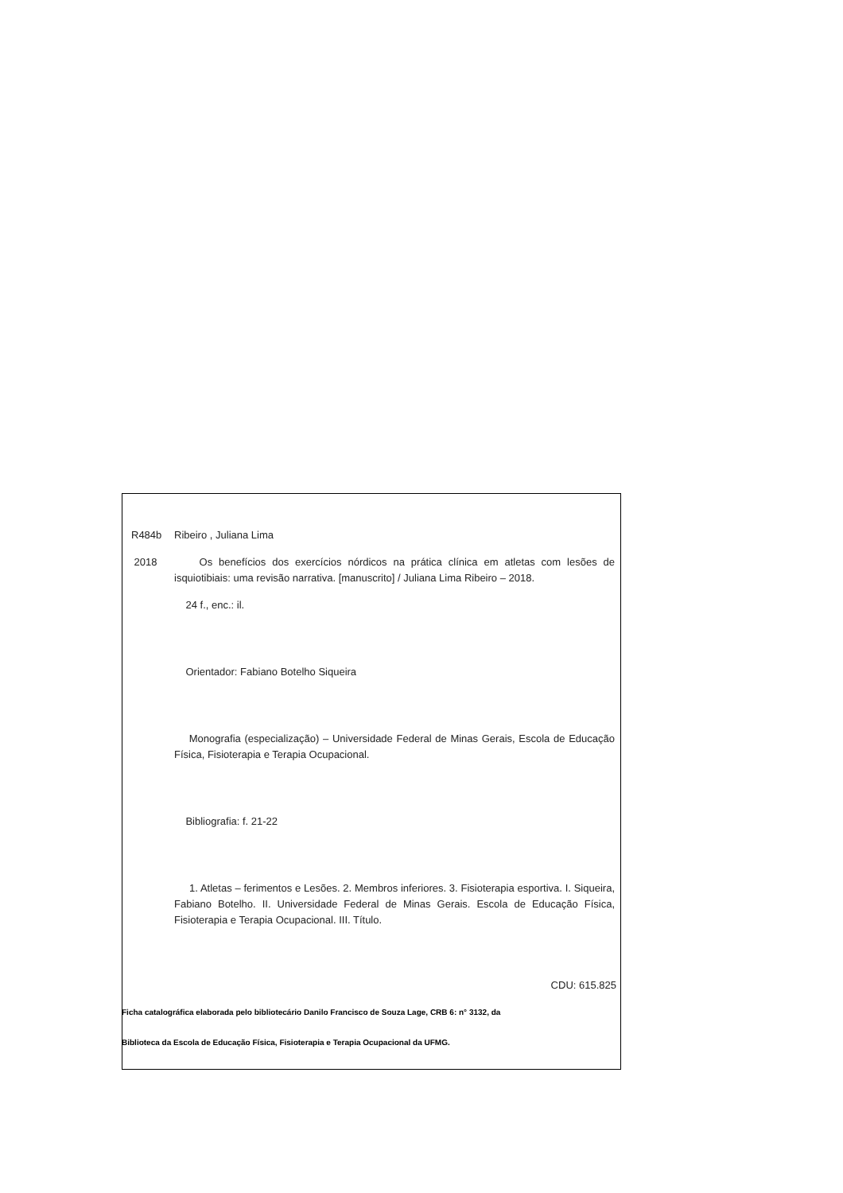R484b Ribeiro , Juliana Lima
2018 Os benefícios dos exercícios nórdicos na prática clínica em atletas com lesões de isquiotibiais: uma revisão narrativa. [manuscrito] / Juliana Lima Ribeiro – 2018.
24 f., enc.: il.
Orientador: Fabiano Botelho Siqueira
Monografia (especialização) – Universidade Federal de Minas Gerais, Escola de Educação Física, Fisioterapia e Terapia Ocupacional.
Bibliografia: f. 21-22
1. Atletas – ferimentos e Lesões. 2. Membros inferiores. 3. Fisioterapia esportiva. I. Siqueira, Fabiano Botelho. II. Universidade Federal de Minas Gerais. Escola de Educação Física, Fisioterapia e Terapia Ocupacional. III. Título.
CDU: 615.825
Ficha catalográfica elaborada pelo bibliotecário Danilo Francisco de Souza Lage, CRB 6: n° 3132, da
Biblioteca da Escola de Educação Física, Fisioterapia e Terapia Ocupacional da UFMG.